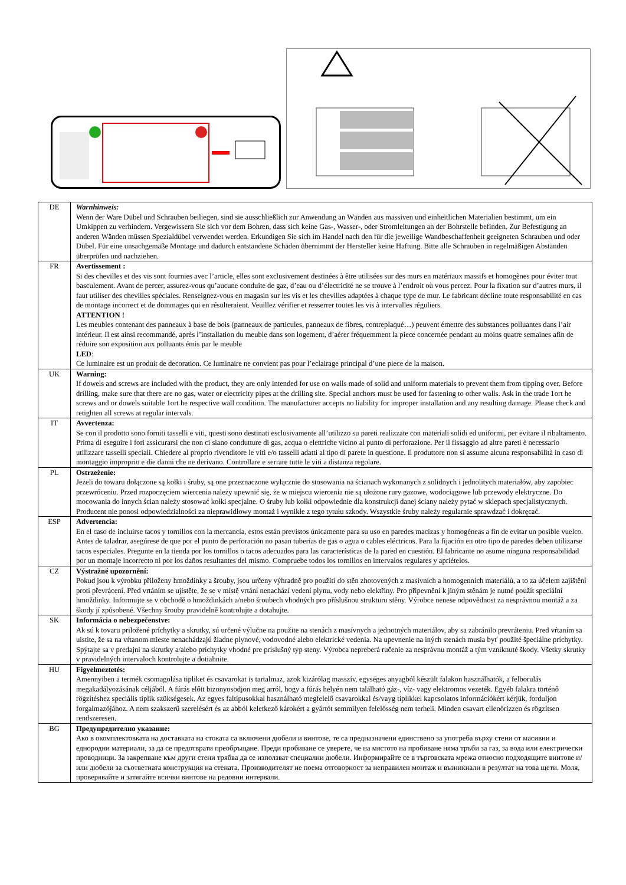| DE | Warnhinweis: Wenn der Ware Dübel und Schrauben beiliegen, sind sie ausschließlich zur Anwendung an Wänden aus massiven und einheitlichen Materialien bestimmt, um ein Umkippen zu verhindern. Vergewissern Sie sich vor dem Bohren, dass sich keine Gas-, Wasser-, oder Stromleitungen an der Bohrstelle befinden. Zur Befestigung an anderen Wänden müssen Spezialdübel verwendet werden. Erkundigen Sie sich im Handel nach den für die jeweilige Wandbeschaffenheit geeigneten Schrauben und oder Dübel. Für eine unsachgemäße Montage und dadurch entstandene Schäden übernimmt der Hersteller keine Haftung. Bitte alle Schrauben in regelmäßigen Abständen überprüfen und nachziehen. |
| FR | Avertissement : Si des chevilles et des vis sont fournies avec l’article, elles sont exclusivement destinées à être utilisées sur des murs en matériaux massifs et homogènes pour éviter tout basculement. Avant de percer, assurez-vous qu’aucune conduite de gaz, d’eau ou d’électricité ne se trouve à l’endroit où vous percez. Pour la fixation sur d’autres murs, il faut utiliser des chevilles spéciales. Renseignez-vous en magasin sur les vis et les chevilles adaptées à chaque type de mur. Le fabricant décline toute responsabilité en cas de montage incorrect et de dommages qui en résulteraient. Veuillez vérifier et resserrer toutes les vis à intervalles réguliers. ATTENTION ! Les meubles contenant des panneaux à base de bois (panneaux de particules, panneaux de fibres, contreplaqué…) peuvent émettre des substances polluantes dans l’air intérieur. Il est ainsi recommandé, après l’installation du meuble dans son logement, d’aérer fréquemment la piece concernée pendant au moins quatre semaines afin de réduire son exposition aux polluants émis par le meuble LED : Ce luminaire est un produit de decoration. Ce luminaire ne convient pas pour l’eclairage principal d’une piece de la maison. |
| UK | Warning: If dowels and screws are included with the product, they are only intended for use on walls made of solid and uniform materials to prevent them from tipping over. Before drilling, make sure that there are no gas, water or electricity pipes at the drilling site. Special anchors must be used for fastening to other walls. Ask in the trade 1ort he screws and or dowels suitable 1ort he respective wall condition. The manufacturer accepts no liability for improper installation and any resulting damage. Please check and retighten all screws at regular intervals. |
| IT | Avvertenza: Se con il prodotto sono forniti tasselli e viti, questi sono destinati esclusivamente all’utilizzo su pareti realizzate con materiali solidi ed uniformi, per evitare il ribaltamento. Prima di eseguire i fori assicurarsi che non ci siano condutture di gas, acqua o elettriche vicino al punto di perforazione. Per il fissaggio ad altre pareti è necessario utilizzare tasselli speciali. Chiedere al proprio rivenditore le viti e/o tasselli adatti al tipo di parete in questione. Il produttore non si assume alcuna responsabilità in caso di montaggio improprio e die danni che ne derivano. Controllare e serrare tutte le viti a distanza regolare. |
| PL | Ostrzeżenie: Jeżeli do towaru dołączone są kołki i śruby, są one przeznaczone wyłącznie do stosowania na ścianach wykonanych z solidnych i jednolitych materiałów, aby zapobiec przewróceniu. Przed rozpoczęciem wiercenia należy upewnić się, że w miejscu wiercenia nie są ułożone rury gazowe, wodociągowe lub przewody elektryczne. Do mocowania do innych ścian należy stosować kołki specjalne. O śruby lub kołki odpowiednie dla konstrukcji danej ściany należy pytać w sklepach specjalistycznych. Producent nie ponosi odpowiedzialności za nieprawidłowy montaż i wynikłe z tego tytułu szkody. Wszystkie śruby należy regularnie sprawdzać i dokręcać. |
| ESP | Advertencia: En el caso de incluirse tacos y tornillos con la mercancía, estos están previstos únicamente para su uso en paredes macizas y homogéneas a fin de evitar un posible vuelco. Antes de taladrar, asegúrese de que por el punto de perforación no pasan tuberías de gas o agua o cables eléctricos. Para la fijación en otro tipo de paredes deben utilizarse tacos especiales. Pregunte en la tienda por los tornillos o tacos adecuados para las características de la pared en cuestión. El fabricante no asume ninguna responsabilidad por un montaje incorrecto ni por los daños resultantes del mismo. Compruebe todos los tornillos en intervalos regulares y apriételos. |
| CZ | Výstražné upozornění: Pokud jsou k výrobku přiloženy hmoždinky a šrouby, jsou určeny výhradně pro použití do stěn zhotovených z masivních a homogenních materiálů, a to za účelem zajištění proti převrácení. Před vrtáním se ujistěte, že se v místě vrtání nenachází vedení plynu, vody nebo elektřiny. Pro připevnění k jiným stěnám je nutné použít speciální hmoždinky. Informujte se v obchodě o hmoždinkách a/nebo šroubech vhodných pro příslušnou strukturu stěny. Výrobce nenese odpovědnost za nesprávnou montáž a za škody jí způsobené. Všechny šrouby pravidelně kontrolujte a dotahujte. |
| SK | Informácia o nebezpečenstve: Ak sú k tovaru priložené príchytky a skrutky, sú určené výlučne na použite na stenách z masívnych a jednotných materiálov, aby sa zabránilo prevráteniu. Pred vŕtaním sa uistite, že sa na vŕtanom mieste nenachádzajú žiadne plynové, vodovodné alebo elektrické vedenia. Na upevnenie na iných stenách musia byť použité špeciálne príchytky. Spýtajte sa v predajni na skrutky a/alebo príchytky vhodné pre príslušný typ steny. Výrobca nepreberá ručenie za nesprávnu montáž a tým vzniknuté škody. Všetky skrutky v pravidelných intervaloch kontrolujte a dotiahnite. |
| HU | Figyelmeztetés: Amennyiben a termék csomagolása tipliket és csavarokat is tartalmaz, azok kizárólag masszív, egységes anyagból készült falakon használhatók, a felborulás megakadályozásának céljából. A fúrás előtt bizonyosodjon meg arról, hogy a fúrás helyén nem található gáz-, víz- vagy elektromos vezeték. Egyéb falakra történő rögzítéshez speciális tiplik szükségesek. Az egyes faltípusokkal használható megfelelő csavarokkal és/vayg tiplikkel kapcsolatos információkért kérjük, forduljon forgalmazójához. A nem szakszerű szerelésért és az abból keletkező károkért a gyártót semmilyen felelősség nem terheli. Minden csavart ellenőrizzen és rögzítsen rendszeresen. |
| BG | Предупредително указание: Ако в окомплектовката на доставката на стоката са включени дюбели и винтове, те са предназначени единствено за употреба върху стени от масивни и еднородни материали, за да се предотврати преобръщане. Преди пробиване се уверете, че на мястото на пробиване няма тръби за газ, за вода или електрически проводници. За закрепване към други стени трябва да се използват специални дюбели. Информирайте се в търговската мрежа относно подходящите винтове и/или дюбели за съответната конструкция на стената. Производителят не поема отговорност за неправилен монтаж и възникнали в резултат на това щети. Моля, проверявайте и затягайте всички винтове на редовни интервали. |